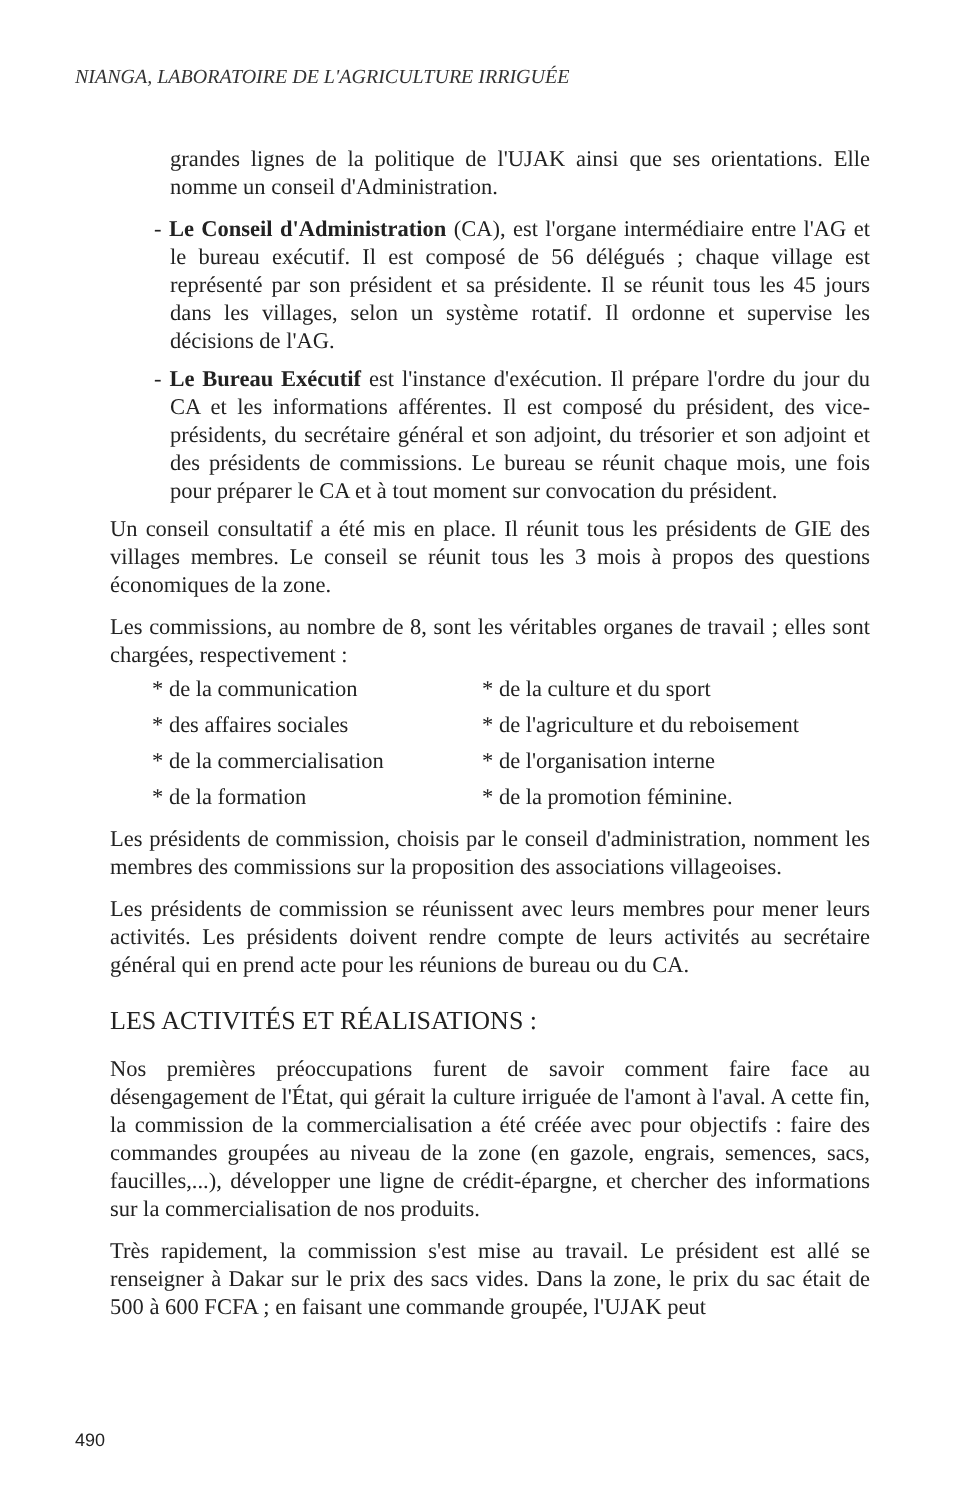NIANGA, LABORATOIRE DE L'AGRICULTURE IRRIGUÉE
grandes lignes de la politique de l'UJAK ainsi que ses orientations. Elle nomme un conseil d'Administration.
- Le Conseil d'Administration (CA), est l'organe intermédiaire entre l'AG et le bureau exécutif. Il est composé de 56 délégués ; chaque village est représenté par son président et sa présidente. Il se réunit tous les 45 jours dans les villages, selon un système rotatif. Il ordonne et supervise les décisions de l'AG.
- Le Bureau Exécutif est l'instance d'exécution. Il prépare l'ordre du jour du CA et les informations afférentes. Il est composé du président, des vice-présidents, du secrétaire général et son adjoint, du trésorier et son adjoint et des présidents de commissions. Le bureau se réunit chaque mois, une fois pour préparer le CA et à tout moment sur convocation du président.
Un conseil consultatif a été mis en place. Il réunit tous les présidents de GIE des villages membres. Le conseil se réunit tous les 3 mois à propos des questions économiques de la zone.
Les commissions, au nombre de 8, sont les véritables organes de travail ; elles sont chargées, respectivement :
* de la communication
* de la culture et du sport
* des affaires sociales
* de l'agriculture et du reboisement
* de la commercialisation
* de l'organisation interne
* de la formation
* de la promotion féminine.
Les présidents de commission, choisis par le conseil d'administration, nomment les membres des commissions sur la proposition des associations villageoises.
Les présidents de commission se réunissent avec leurs membres pour mener leurs activités. Les présidents doivent rendre compte de leurs activités au secrétaire général qui en prend acte pour les réunions de bureau ou du CA.
LES ACTIVITÉS ET RÉALISATIONS :
Nos premières préoccupations furent de savoir comment faire face au désengagement de l'État, qui gérait la culture irriguée de l'amont à l'aval. A cette fin, la commission de la commercialisation a été créée avec pour objectifs : faire des commandes groupées au niveau de la zone (en gazole, engrais, semences, sacs, faucilles,...), développer une ligne de crédit-épargne, et chercher des informations sur la commercialisation de nos produits.
Très rapidement, la commission s'est mise au travail. Le président est allé se renseigner à Dakar sur le prix des sacs vides. Dans la zone, le prix du sac était de 500 à 600 FCFA ; en faisant une commande groupée, l'UJAK peut
490